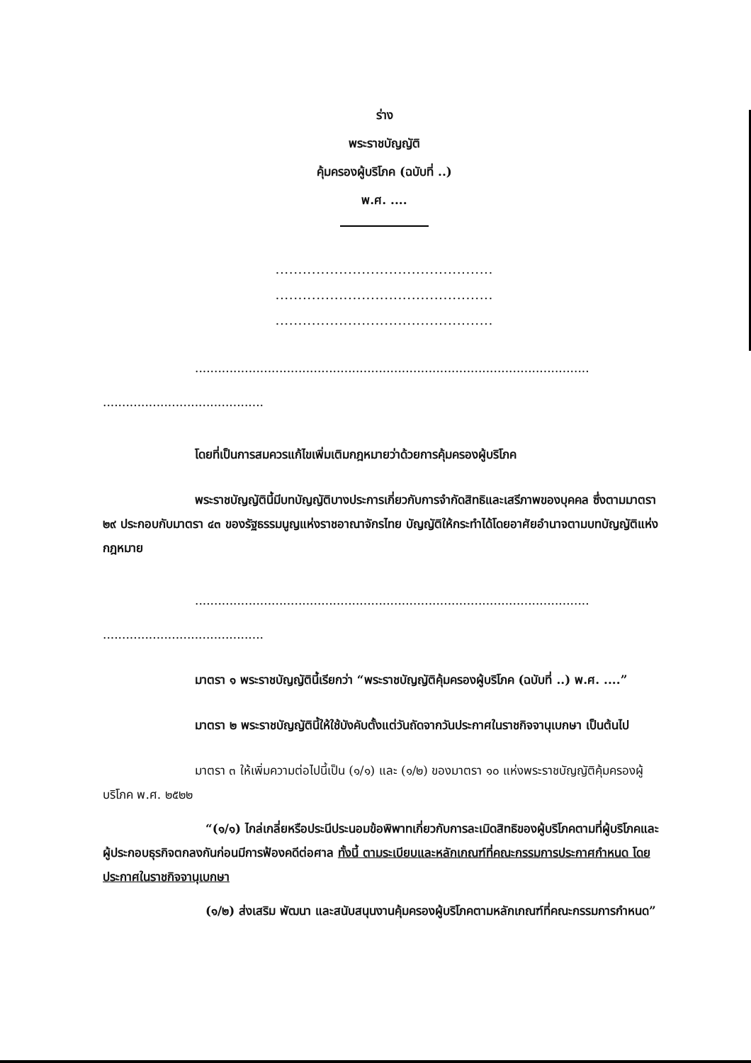ร่าง
พระราชบัญญัติ
คุ้มครองผู้บริโภค (ฉบับที่ ..)
พ.ศ. ....
................................................
................................................
................................................
.......................................................................................................
..........................................
โดยที่เป็นการสมควรแก้ไขเพิ่มเติมกฎหมายว่าด้วยการคุ้มครองผู้บริโภค
พระราชบัญญัตินี้มีบทบัญญัติบางประการเกี่ยวกับการจำกัดสิทธิและเสรีภาพของบุคคล ซึ่งตามมาตรา ๒๙ ประกอบกับมาตรา ๔๓ ของรัฐธรรมนูญแห่งราชอาณาจักรไทย บัญญัติให้กระทำได้โดยอาศัยอำนาจตามบทบัญญัติแห่งกฎหมาย
.......................................................................................................
..........................................
มาตรา ๑ พระราชบัญญัตินี้เรียกว่า “พระราชบัญญัติคุ้มครองผู้บริโภค (ฉบับที่ ..) พ.ศ. ....”
มาตรา ๒ พระราชบัญญัตินี้ให้ใช้บังคับตั้งแต่วันถัดจากวันประกาศในราชกิจจานุเบกษา เป็นต้นไป
มาตรา ๓ ให้เพิ่มความต่อไปนี้เป็น (๑/๑) และ (๑/๒) ของมาตรา ๑๐ แห่งพระราชบัญญัติคุ้มครองผู้บริโภค พ.ศ. ๒๕๒๒
“(๑/๑) ไกล่เกลี่ยหรือประนีประนอมข้อพิพาทเกี่ยวกับการละเมิดสิทธิของผู้บริโภคตามที่ผู้บริโภคและผู้ประกอบธุรกิจตกลงกันก่อนมีการฟ้องคดีต่อศาล ทั้งนี้ ตามระเบียบและหลักเกณฑ์ที่คณะกรรมการประกาศกำหนด โดยประกาศในราชกิจจานุเบกษา
(๑/๒) ส่งเสริม พัฒนา และสนับสนุนงานคุ้มครองผู้บริโภคตามหลักเกณฑ์ที่คณะกรรมการกำหนด”